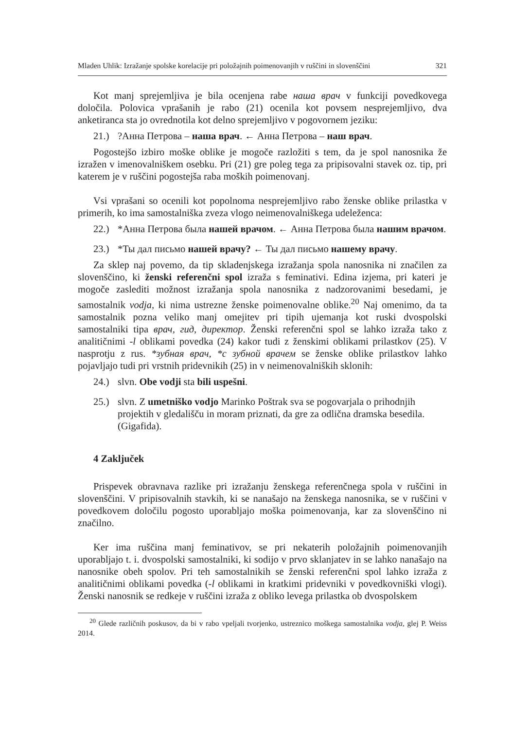Mladen Uhlik: Izražanje spolske korelacije pri položajnih poimenovanjih v ruščini in slovenščini 321
Kot manj sprejemljiva je bila ocenjena rabe наша врач v funkciji povedkovega določila. Polovica vprašanih je rabo (21) ocenila kot povsem nesprejemljivo, dva anketiranca sta jo ovrednotila kot delno sprejemljivo v pogovornem jeziku:
21.)?Анна Петрова – наша врач. ← Анна Петрова – наш врач.
Pogostejšo izbiro moške oblike je mogoče razložiti s tem, da je spol nanosnika že izražen v imenovalniškem osebku. Pri (21) gre poleg tega za pripisovalni stavek oz. tip, pri katerem je v ruščini pogostejša raba moških poimenovanj.
Vsi vprašani so ocenili kot popolnoma nesprejemljivo rabo ženske oblike prilastka v primerih, ko ima samostalniška zveza vlogo neimenovalniškega udeleženca:
22.) *Анна Петрова была нашей врачом. ← Анна Петрова была нашим врачом.
23.) *Ты дал письмо нашей врачу? ← Ты дал письмо нашему врачу.
Za sklep naj povemo, da tip skladenjskega izražanja spola nanosnika ni značilen za slovenščino, ki ženski referenčni spol izraža s feminativi. Edina izjema, pri kateri je mogoče zaslediti možnost izražanja spola nanosnika z nadzorovanimi besedami, je samostalnik vodja, ki nima ustrezne ženske poimenovalne oblike.<sup>20</sup> Naj omenimo, da ta samostalnik pozna veliko manj omejitev pri tipih ujemanja kot ruski dvospolski samostalniki tipa врач, гид, директор. Ženski referenčni spol se lahko izraža tako z analitičnimi -l oblikami povedka (24) kakor tudi z ženskimi oblikami prilastkov (25). V nasprotju z rus. *зубная врач, *с зубной врачем se ženske oblike prilastkov lahko pojavljajo tudi pri vrstnih pridevnikih (25) in v neimenovalniških sklonih:
24.) slvn. Obe vodji sta bili uspešni.
25.) slvn. Z umetniško vodjo Marinko Poštrak sva se pogovarjala o prihodnjih projektih v gledališču in moram priznati, da gre za odlična dramska besedila. (Gigafida).
4 Zaključek
Prispevek obravnava razlike pri izražanju ženskega referenčnega spola v ruščini in slovenščini. V pripisovalnih stavkih, ki se nanašajo na ženskega nanosnika, se v ruščini v povedkovem določilu pogosto uporabljajo moška poimenovanja, kar za slovenščino ni značilno.
Ker ima ruščina manj feminativov, se pri nekaterih položajnih poimenovanjih uporabljajo t. i. dvospolski samostalniki, ki sodijo v prvo sklanjatev in se lahko nanašajo na nanosnike obeh spolov. Pri teh samostalnikih se ženski referenčni spol lahko izraža z analitičnimi oblikami povedka (-l oblikami in kratkimi pridevniki v povedkovniški vlogi). Ženski nanosnik se redkeje v ruščini izraža z obliko levega prilastka ob dvospolskem
<sup>20</sup> Glede različnih poskusov, da bi v rabo vpeljali tvorjenko, ustreznico moškega samostalnika vodja, glej P. Weiss 2014.